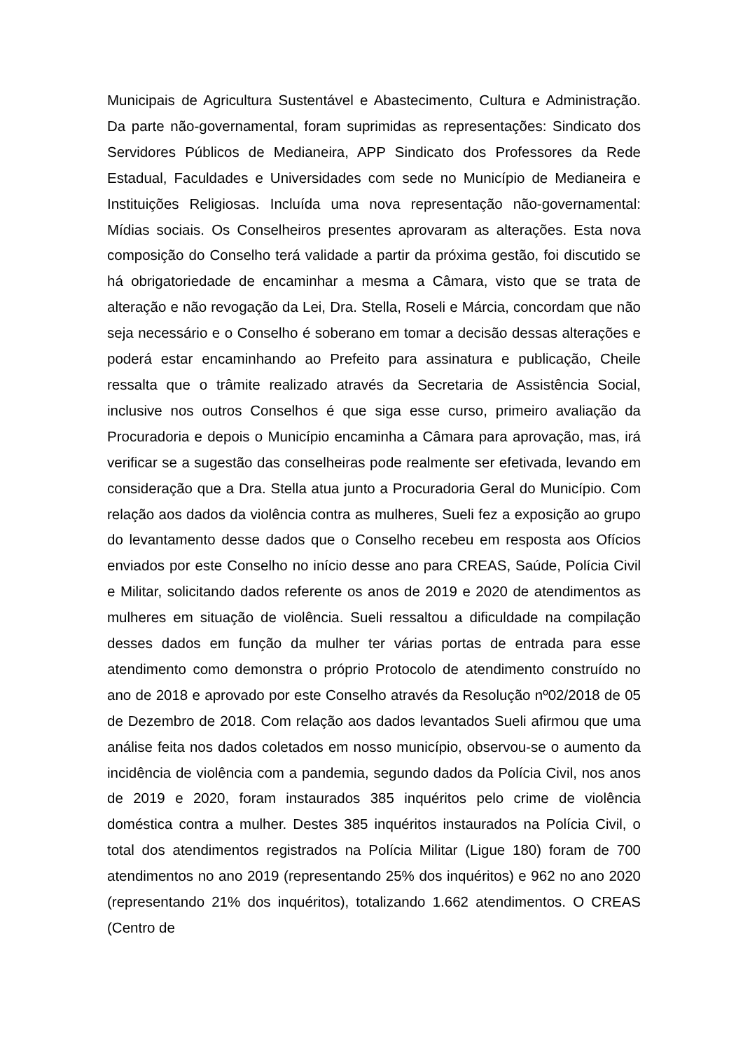Municipais de Agricultura Sustentável e Abastecimento, Cultura e Administração. Da parte não-governamental, foram suprimidas as representações: Sindicato dos Servidores Públicos de Medianeira, APP Sindicato dos Professores da Rede Estadual, Faculdades e Universidades com sede no Município de Medianeira e Instituições Religiosas. Incluída uma nova representação não-governamental: Mídias sociais. Os Conselheiros presentes aprovaram as alterações. Esta nova composição do Conselho terá validade a partir da próxima gestão, foi discutido se há obrigatoriedade de encaminhar a mesma a Câmara, visto que se trata de alteração e não revogação da Lei, Dra. Stella, Roseli e Márcia, concordam que não seja necessário e o Conselho é soberano em tomar a decisão dessas alterações e poderá estar encaminhando ao Prefeito para assinatura e publicação, Cheile ressalta que o trâmite realizado através da Secretaria de Assistência Social, inclusive nos outros Conselhos é que siga esse curso, primeiro avaliação da Procuradoria e depois o Município encaminha a Câmara para aprovação, mas, irá verificar se a sugestão das conselheiras pode realmente ser efetivada, levando em consideração que a Dra. Stella atua junto a Procuradoria Geral do Município. Com relação aos dados da violência contra as mulheres, Sueli fez a exposição ao grupo do levantamento desse dados que o Conselho recebeu em resposta aos Ofícios enviados por este Conselho no início desse ano para CREAS, Saúde, Polícia Civil e Militar, solicitando dados referente os anos de 2019 e 2020 de atendimentos as mulheres em situação de violência. Sueli ressaltou a dificuldade na compilação desses dados em função da mulher ter várias portas de entrada para esse atendimento como demonstra o próprio Protocolo de atendimento construído no ano de 2018 e aprovado por este Conselho através da Resolução nº02/2018 de 05 de Dezembro de 2018. Com relação aos dados levantados Sueli afirmou que uma análise feita nos dados coletados em nosso município, observou-se o aumento da incidência de violência com a pandemia, segundo dados da Polícia Civil, nos anos de 2019 e 2020, foram instaurados 385 inquéritos pelo crime de violência doméstica contra a mulher. Destes 385 inquéritos instaurados na Polícia Civil, o total dos atendimentos registrados na Polícia Militar (Ligue 180) foram de 700 atendimentos no ano 2019 (representando 25% dos inquéritos) e 962 no ano 2020 (representando 21% dos inquéritos), totalizando 1.662 atendimentos. O CREAS (Centro de